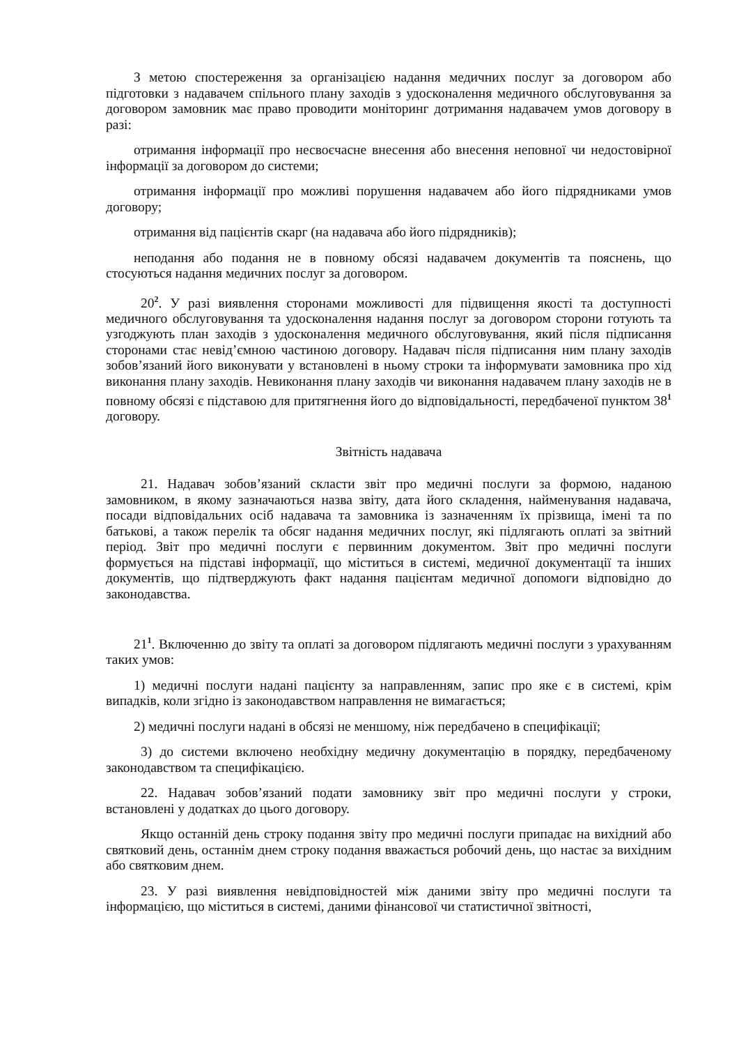З метою спостереження за організацією надання медичних послуг за договором або підготовки з надавачем спільного плану заходів з удосконалення медичного обслуговування за договором замовник має право проводити моніторинг дотримання надавачем умов договору в разі:
отримання інформації про несвоєчасне внесення або внесення неповної чи недостовірної інформації за договором до системи;
отримання інформації про можливі порушення надавачем або його підрядниками умов договору;
отримання від пацієнтів скарг (на надавача або його підрядників);
неподання або подання не в повному обсязі надавачем документів та пояснень, що стосуються надання медичних послуг за договором.
20<sup>2</sup>. У разі виявлення сторонами можливості для підвищення якості та доступності медичного обслуговування та удосконалення надання послуг за договором сторони готують та узгоджують план заходів з удосконалення медичного обслуговування, який після підписання сторонами стає невід’ємною частиною договору. Надавач після підписання ним плану заходів зобов’язаний його виконувати у встановлені в ньому строки та інформувати замовника про хід виконання плану заходів. Невиконання плану заходів чи виконання надавачем плану заходів не в повному обсязі є підставою для притягнення його до відповідальності, передбаченої пунктом 38<sup>1</sup> договору.
Звітність надавача
21. Надавач зобов’язаний скласти звіт про медичні послуги за формою, наданою замовником, в якому зазначаються назва звіту, дата його складення, найменування надавача, посади відповідальних осіб надавача та замовника із зазначенням їх прізвища, імені та по батькові, а також перелік та обсяг надання медичних послуг, які підлягають оплаті за звітний період. Звіт про медичні послуги є первинним документом. Звіт про медичні послуги формується на підставі інформації, що міститься в системі, медичної документації та інших документів, що підтверджують факт надання пацієнтам медичної допомоги відповідно до законодавства.
21<sup>1</sup>. Включенню до звіту та оплаті за договором підлягають медичні послуги з урахуванням таких умов:
1) медичні послуги надані пацієнту за направленням, запис про яке є в системі, крім випадків, коли згідно із законодавством направлення не вимагається;
2) медичні послуги надані в обсязі не меншому, ніж передбачено в специфікації;
3) до системи включено необхідну медичну документацію в порядку, передбаченому законодавством та специфікацією.
22. Надавач зобов’язаний подати замовнику звіт про медичні послуги у строки, встановлені у додатках до цього договору.
Якщо останній день строку подання звіту про медичні послуги припадає на вихідний або святковий день, останнім днем строку подання вважається робочий день, що настає за вихідним або святковим днем.
23. У разі виявлення невідповідностей між даними звіту про медичні послуги та інформацією, що міститься в системі, даними фінансової чи статистичної звітності,